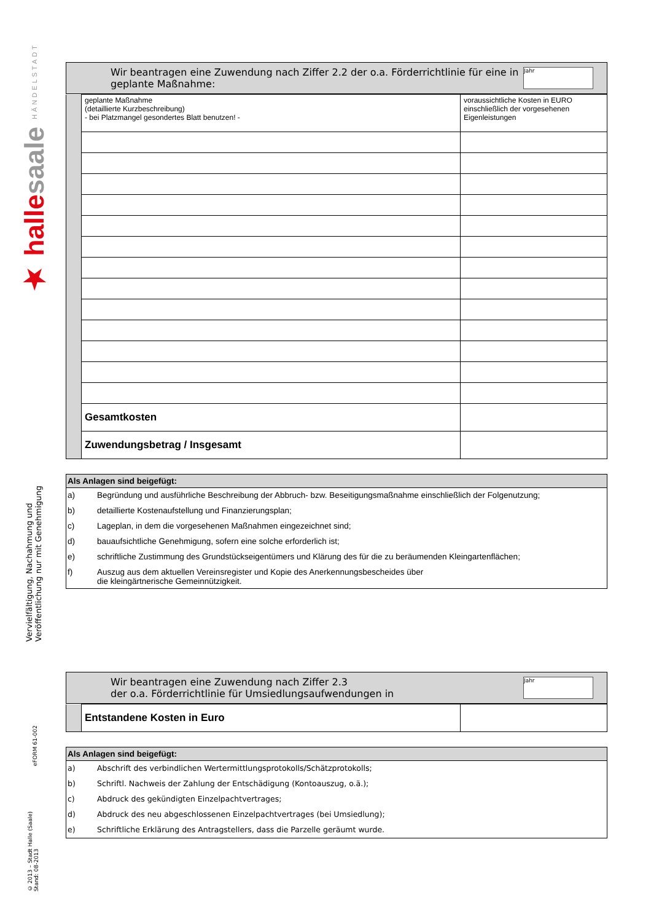★ hallesaale HÄNDELSTADT
Vervielfältigung, Nachahmung und
Veröffentlichung nur mit Genehmigung
eFORM 61-002
© 2013 – Stadt Halle (Saale)
Stand: 08-2013
Wir beantragen eine Zuwendung nach Ziffer 2.2 der o.a. Förderrichtlinie für eine in
geplante Maßnahme:
Jahr
| | geplante Maßnahme (detaillierte Kurzbeschreibung) - bei Platzmangel gesondertes Blatt benutzen! - | voraussichtliche Kosten in EURO einschließlich der vorgesehenen Eigenleistungen |
| | Gesamtkosten | |
| | Zuwendungsbetrag / Insgesamt | |
Als Anlagen sind beigefügt:
a) Begründung und ausführliche Beschreibung der Abbruch- bzw. Beseitigungsmaßnahme einschließlich der Folgenutzung;
b) detaillierte Kostenaufstellung und Finanzierungsplan;
c) Lageplan, in dem die vorgesehenen Maßnahmen eingezeichnet sind;
d) bauaufsichtliche Genehmigung, sofern eine solche erforderlich ist;
e) schriftliche Zustimmung des Grundstückseigentümers und Klärung des für die zu beräumenden Kleingartenflächen;
f) Auszug aus dem aktuellen Vereinsregister und Kopie des Anerkennungsbescheides über
die kleingärtnerische Gemeinnützigkeit.
Wir beantragen eine Zuwendung nach Ziffer 2.3
der o.a. Förderrichtlinie für Umsiedlungsaufwendungen in
Jahr
| | Entstandene Kosten in Euro | |
Als Anlagen sind beigefügt:
a) Abschrift des verbindlichen Wertermittlungsprotokolls/Schätzprotokolls;
b) Schriftl. Nachweis der Zahlung der Entschädigung (Kontoauszug, o.ä.);
c) Abdruck des gekündigten Einzelpachtvertrages;
d) Abdruck des neu abgeschlossenen Einzelpachtvertrages (bei Umsiedlung);
e) Schriftliche Erklärung des Antragstellers, dass die Parzelle geräumt wurde.